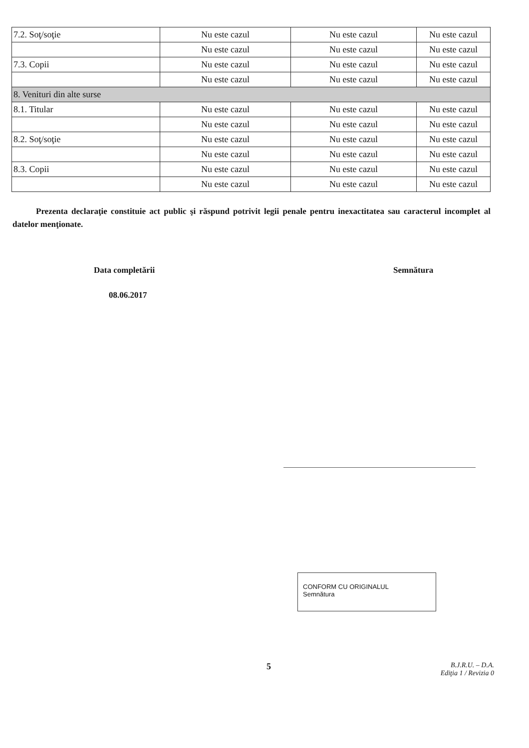| 7.2. Soţ/soţie | Nu este cazul | Nu este cazul | Nu este cazul |
| | Nu este cazul | Nu este cazul | Nu este cazul |
| 7.3. Copii | Nu este cazul | Nu este cazul | Nu este cazul |
| | Nu este cazul | Nu este cazul | Nu este cazul |
| 8. Venituri din alte surse | | | |
| 8.1. Titular | Nu este cazul | Nu este cazul | Nu este cazul |
| | Nu este cazul | Nu este cazul | Nu este cazul |
| 8.2. Soţ/soţie | Nu este cazul | Nu este cazul | Nu este cazul |
| | Nu este cazul | Nu este cazul | Nu este cazul |
| 8.3. Copii | Nu este cazul | Nu este cazul | Nu este cazul |
| | Nu este cazul | Nu este cazul | Nu este cazul |
Prezenta declaraţie constituie act public şi răspund potrivit legii penale pentru inexactitatea sau caracterul incomplet al datelor menţionate.
Data completării Semnătura
08.06.2017
CONFORM CU ORIGINALUL
Semnătura
5
B.J.R.U. – D.A.
Ediţia 1 / Revizia 0